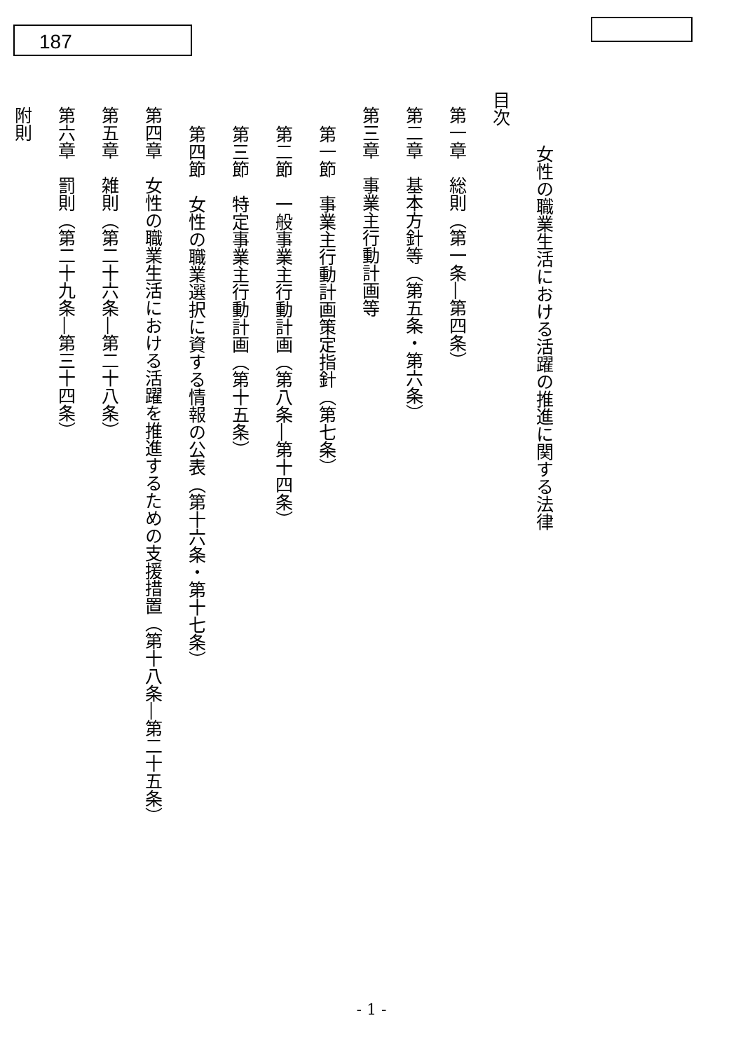187
女性の職業生活における活躍の推進に関する法律
目次
第一章　総則（第一条―第四条）
第二章　基本方針等（第五条・第六条）
第三章　事業主行動計画等
第一節　事業主行動計画策定指針（第七条）
第二節　一般事業主行動計画（第八条―第十四条）
第三節　特定事業主行動計画（第十五条）
第四節　女性の職業選択に資する情報の公表（第十六条・第十七条）
第四章　女性の職業生活における活躍を推進するための支援措置（第十八条―第二十五条）
第五章　雑則（第二十六条―第二十八条）
第六章　罰則（第二十九条―第三十四条）
附則
- 1 -